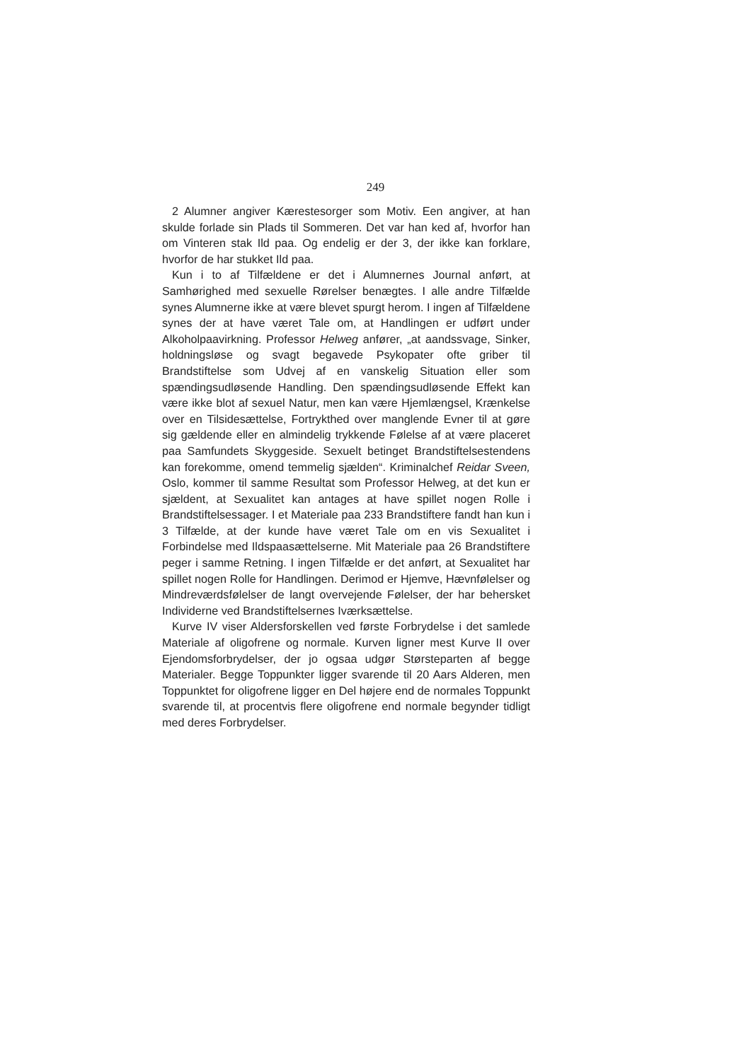249
2 Alumner angiver Kærestesorger som Motiv. Een angiver, at han skulde forlade sin Plads til Sommeren. Det var han ked af, hvorfor han om Vinteren stak Ild paa. Og endelig er der 3, der ikke kan forklare, hvorfor de har stukket Ild paa.
Kun i to af Tilfældene er det i Alumnernes Journal anført, at Samhørighed med sexuelle Rørelser benægtes. I alle andre Tilfælde synes Alumnerne ikke at være blevet spurgt herom. I ingen af Tilfældene synes der at have været Tale om, at Handlingen er udført under Alkoholpaavirkning. Professor Helweg anfører, „at aandssvage, Sinker, holdningsløse og svagt begavede Psykopater ofte griber til Brandstiftelse som Udvej af en vanskelig Situation eller som spændingsudløsende Handling. Den spændingsudløsende Effekt kan være ikke blot af sexuel Natur, men kan være Hjemlængsel, Krænkelse over en Tilsidesættelse, Fortrykthed over manglende Evner til at gøre sig gældende eller en almindelig trykkende Følelse af at være placeret paa Samfundets Skyggeside. Sexuelt betinget Brandstiftelsestendens kan forekomme, omend temmelig sjælden“. Kriminalchef Reidar Sveen, Oslo, kommer til samme Resultat som Professor Helweg, at det kun er sjældent, at Sexualitet kan antages at have spillet nogen Rolle i Brandstiftelsessager. I et Materiale paa 233 Brandstiftere fandt han kun i 3 Tilfælde, at der kunde have været Tale om en vis Sexualitet i Forbindelse med Ildspaasættelserne. Mit Materiale paa 26 Brandstiftere peger i samme Retning. I ingen Tilfælde er det anført, at Sexualitet har spillet nogen Rolle for Handlingen. Derimod er Hjemve, Hævnfølelser og Mindreværdsfølelser de langt overvejende Følelser, der har behersket Individerne ved Brandstiftelsernes Iværksættelse.
Kurve IV viser Aldersforskellen ved første Forbrydelse i det samlede Materiale af oligofrene og normale. Kurven ligner mest Kurve II over Ejendomsforbrydelser, der jo ogsaa udgør Størsteparten af begge Materialer. Begge Toppunkter ligger svarende til 20 Aars Alderen, men Toppunktet for oligofrene ligger en Del højere end de normales Toppunkt svarende til, at procentvis flere oligofrene end normale begynder tidligt med deres Forbrydelser.